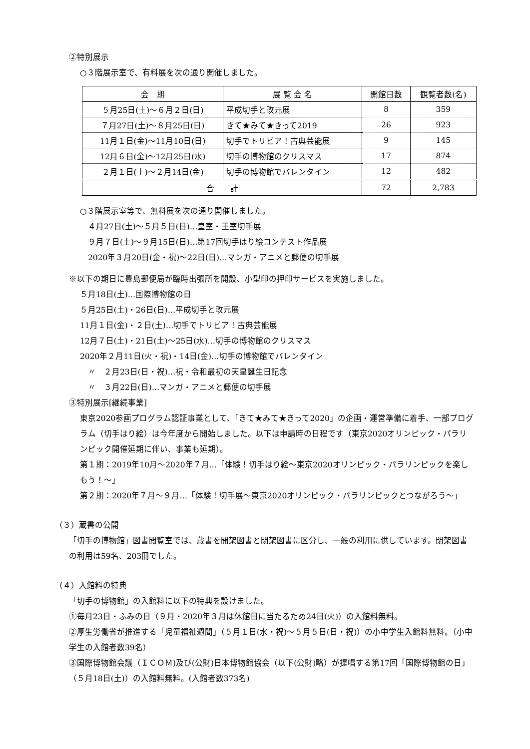②特別展示
○３階展示室で、有料展を次の通り開催しました。
| 会 期 | 展 覧 会 名 | 開館日数 | 観覧者数(名) |
| --- | --- | --- | --- |
| ５月25日(土)～６月２日(日) | 平成切手と改元展 | 8 | 359 |
| ７月27日(土)～８月25日(日) | きて★みて★きって2019 | 26 | 923 |
| 11月１日(金)～11月10日(日) | 切手でトリビア！古典芸能展 | 9 | 145 |
| 12月６日(金)～12月25日(水) | 切手の博物館のクリスマス | 17 | 874 |
| ２月１日(土)～２月14日(金) | 切手の博物館でバレンタイン | 12 | 482 |
| 合 計 | | 72 | 2,783 |
○３階展示室等で、無料展を次の通り開催しました。
４月27日(土)～５月５日(日)…皇室・王室切手展
９月７日(土)～９月15日(日)…第17回切手はり絵コンテスト作品展
2020年３月20日(金・祝)～22日(日)…マンガ・アニメと郵便の切手展
※以下の期日に豊島郵便局が臨時出張所を開設、小型印の押印サービスを実施しました。
５月18日(土)…国際博物館の日
５月25日(土)・26日(日)…平成切手と改元展
11月１日(金)・２日(土)…切手でトリビア！古典芸能展
12月７日(土)・21日(土)～25日(水)…切手の博物館のクリスマス
2020年２月11日(火・祝)・14日(金)…切手の博物館でバレンタイン
〃　２月23日(日・祝)…祝・令和最初の天皇誕生日記念
〃　３月22日(日)…マンガ・アニメと郵便の切手展
③特別展示[継続事業]
東京2020参画プログラム認証事業として、「きて★みて★きって2020」の企画・運営準備に着手、一部プログラム（切手はり絵）は今年度から開始しました。以下は申請時の日程です（東京2020オリンピック・パラリンピック開催延期に伴い、事業も延期）。
第１期：2019年10月～2020年７月…「体験！切手はり絵～東京2020オリンピック・パラリンピックを楽しもう！～」
第２期：2020年７月～９月…「体験！切手展～東京2020オリンピック・パラリンピックとつながろう～」
（３）蔵書の公開
「切手の博物館」図書閲覧室では、蔵書を開架図書と閉架図書に区分し、一般の利用に供しています。閉架図書の利用は59名、203冊でした。
（４）入館料の特典
「切手の博物館」の入館料に以下の特典を設けました。
①毎月23日・ふみの日（９月・2020年３月は休館日に当たるため24日(火)）の入館料無料。
②厚生労働省が推進する「児童福祉週間」（５月１日(水・祝)～５月５日(日・祝)）の小中学生入館料無料。（小中学生の入館者数39名）
③国際博物館会議（ＩＣＯＭ)及び(公財)日本博物館協会（以下(公財)略）が提唱する第17回「国際博物館の日」（５月18日(土)）の入館料無料。(入館者数373名)